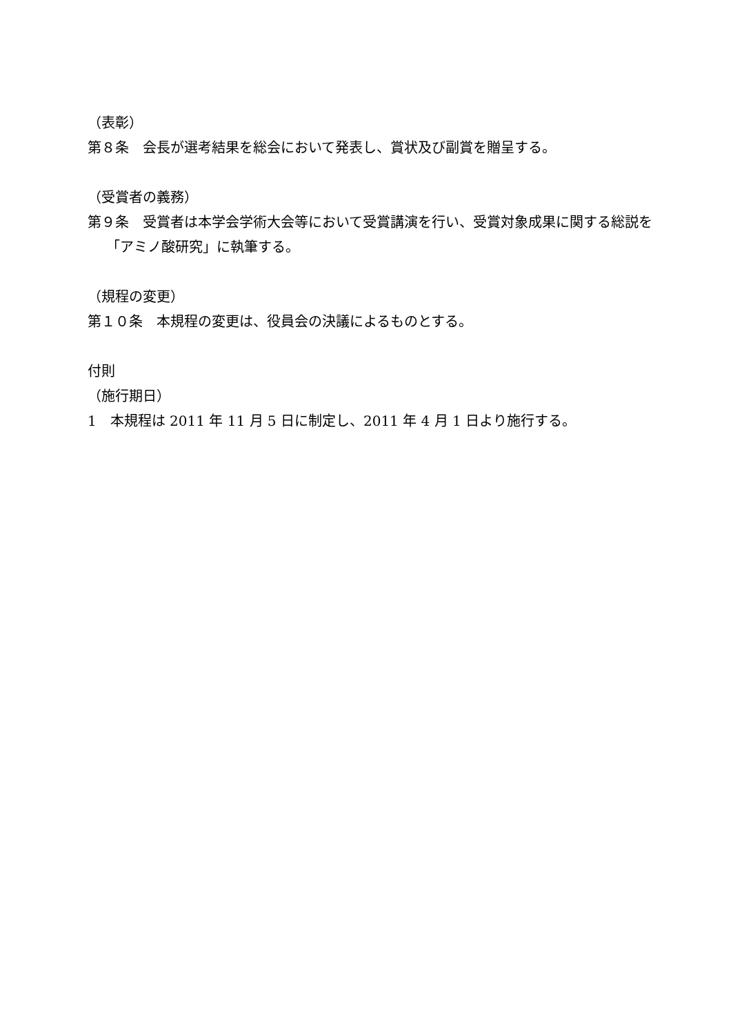（表彰）
第８条　会長が選考結果を総会において発表し、賞状及び副賞を贈呈する。
（受賞者の義務）
第９条　受賞者は本学会学術大会等において受賞講演を行い、受賞対象成果に関する総説を「アミノ酸研究」に執筆する。
（規程の変更）
第１０条　本規程の変更は、役員会の決議によるものとする。
付則
（施行期日）
1　本規程は 2011 年 11 月 5 日に制定し、2011 年 4 月 1 日より施行する。